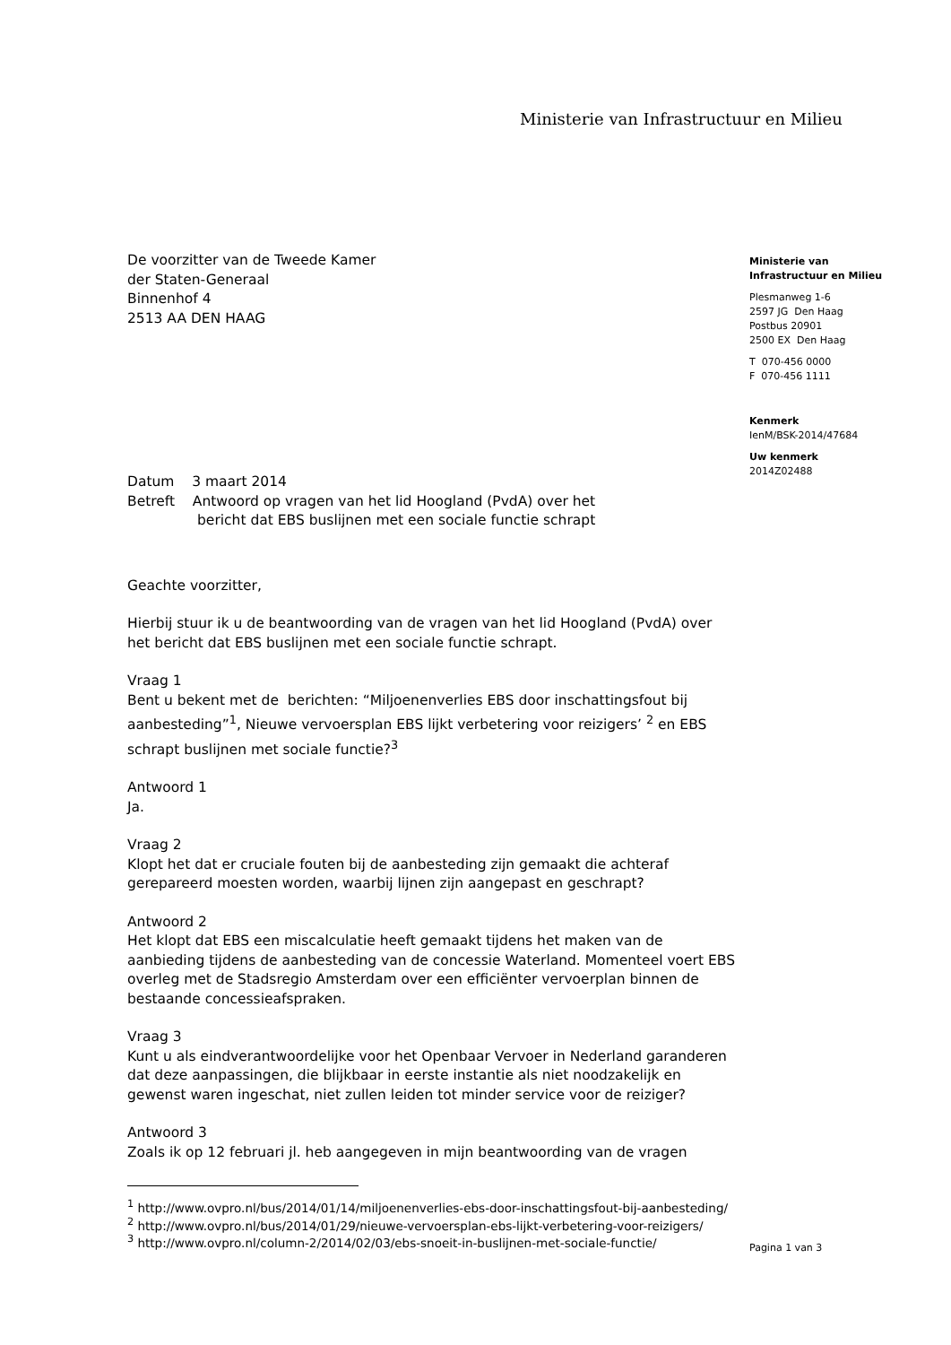Ministerie van Infrastructuur en Milieu
Ministerie van
Infrastructuur en Milieu
Plesmanweg 1-6
2597 JG Den Haag
Postbus 20901
2500 EX Den Haag
T 070-456 0000
F 070-456 1111
Kenmerk
IenM/BSK-2014/47684
Uw kenmerk
2014Z02488
Pagina 1 van 3
De voorzitter van de Tweede Kamer
der Staten-Generaal
Binnenhof 4
2513 AA DEN HAAG
Datum 3 maart 2014
Betreft Antwoord op vragen van het lid Hoogland (PvdA) over het
bericht dat EBS buslijnen met een sociale functie schrapt
Geachte voorzitter,
Hierbij stuur ik u de beantwoording van de vragen van het lid Hoogland (PvdA) over het bericht dat EBS buslijnen met een sociale functie schrapt.
Vraag 1
Bent u bekent met de berichten: “Miljoenenverlies EBS door inschattingsfout bij aanbesteding”<sup>1</sup>, Nieuwe vervoersplan EBS lijkt verbetering voor reizigers’ <sup>2</sup> en EBS schrapt buslijnen met sociale functie?<sup>3</sup>
Antwoord 1
Ja.
Vraag 2
Klopt het dat er cruciale fouten bij de aanbesteding zijn gemaakt die achteraf gerepareerd moesten worden, waarbij lijnen zijn aangepast en geschrapt?
Antwoord 2
Het klopt dat EBS een miscalculatie heeft gemaakt tijdens het maken van de aanbieding tijdens de aanbesteding van de concessie Waterland. Momenteel voert EBS overleg met de Stadsregio Amsterdam over een efficiënter vervoerplan binnen de bestaande concessieafspraken.
Vraag 3
Kunt u als eindverantwoordelijke voor het Openbaar Vervoer in Nederland garanderen dat deze aanpassingen, die blijkbaar in eerste instantie als niet noodzakelijk en gewenst waren ingeschat, niet zullen leiden tot minder service voor de reiziger?
Antwoord 3
Zoals ik op 12 februari jl. heb aangegeven in mijn beantwoording van de vragen
<sup>1</sup> http://www.ovpro.nl/bus/2014/01/14/miljoenenverlies-ebs-door-inschattingsfout-bij-aanbesteding/
<sup>2</sup> http://www.ovpro.nl/bus/2014/01/29/nieuwe-vervoersplan-ebs-lijkt-verbetering-voor-reizigers/
<sup>3</sup> http://www.ovpro.nl/column-2/2014/02/03/ebs-snoeit-in-buslijnen-met-sociale-functie/